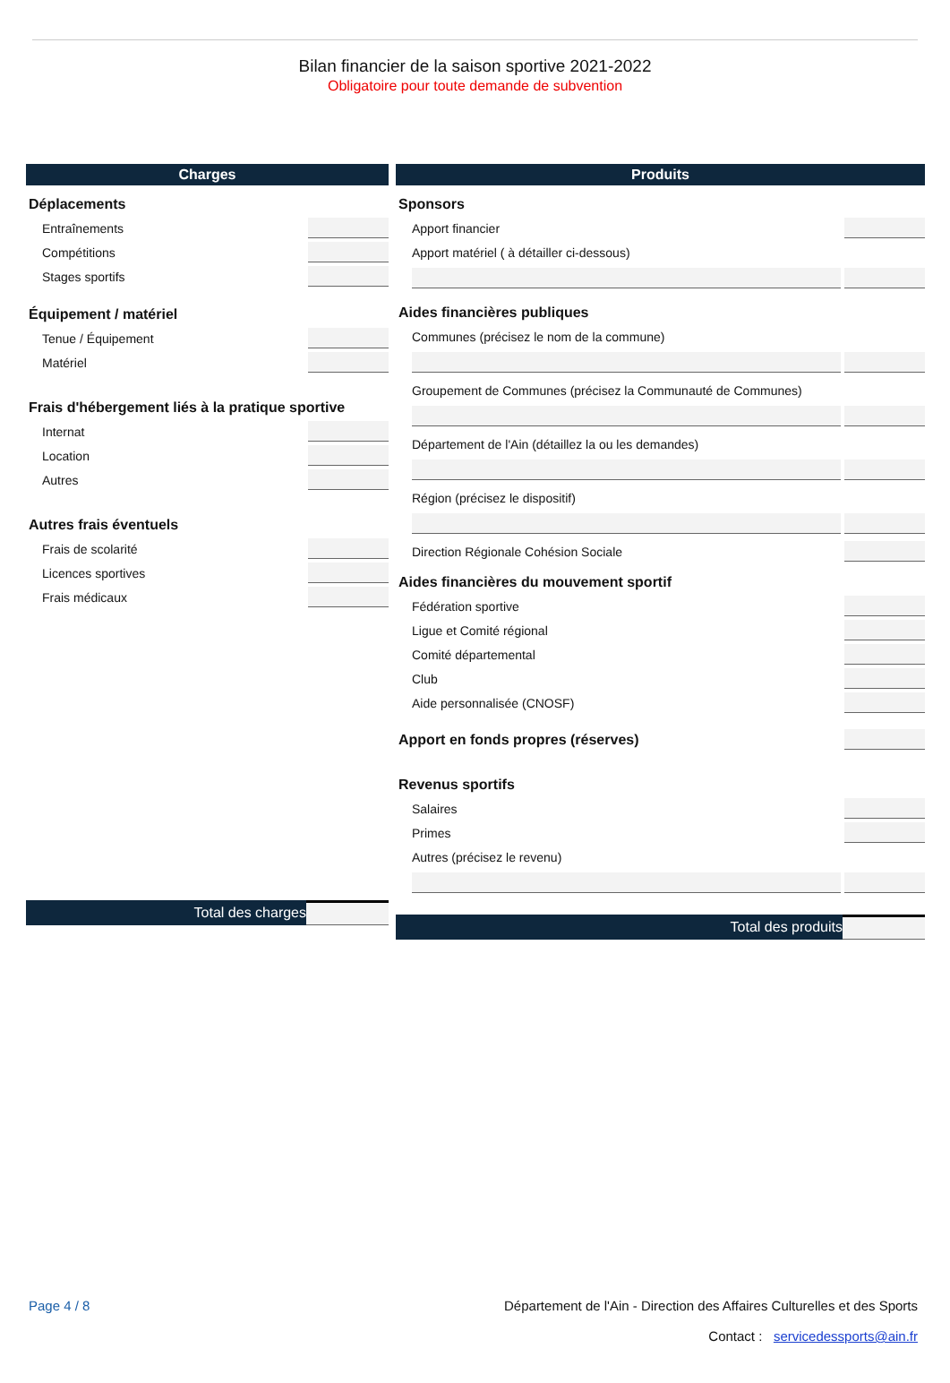Bilan financier de la saison sportive 2021-2022
Obligatoire pour toute demande de subvention
Charges
Déplacements
Entraînements
Compétitions
Stages sportifs
Équipement / matériel
Tenue / Équipement
Matériel
Frais d'hébergement liés à la pratique sportive
Internat
Location
Autres
Autres frais éventuels
Frais de scolarité
Licences sportives
Frais médicaux
Total des charges
Produits
Sponsors
Apport financier
Apport matériel ( à détailler ci-dessous)
Aides financières publiques
Communes (précisez le nom de la commune)
Groupement de Communes (précisez la Communauté de Communes)
Département de l'Ain (détaillez la ou les demandes)
Région (précisez le dispositif)
Direction Régionale Cohésion Sociale
Aides financières du mouvement sportif
Fédération sportive
Ligue et Comité régional
Comité départemental
Club
Aide personnalisée (CNOSF)
Apport en fonds propres (réserves)
Revenus sportifs
Salaires
Primes
Autres (précisez le revenu)
Total des produits
Page 4 / 8 Département de l'Ain - Direction des Affaires Culturelles et des Sports
Contact : servicedessports@ain.fr